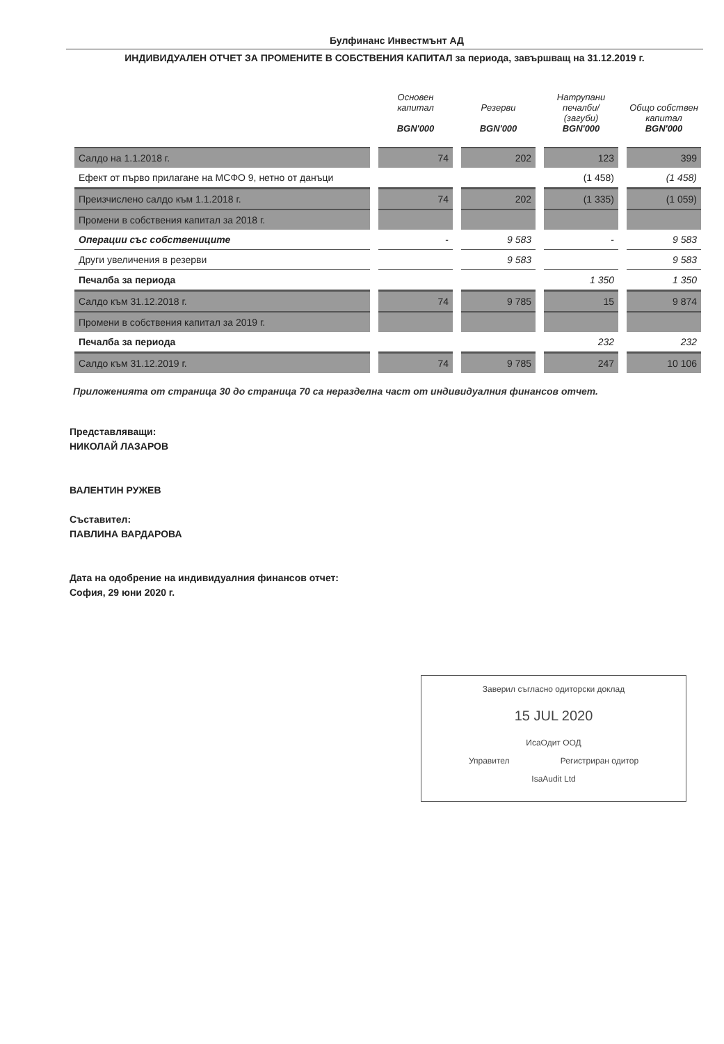Булфинанс Инвестмънт АД
ИНДИВИДУАЛЕН ОТЧЕТ ЗА ПРОМЕНИТЕ В СОБСТВЕНИЯ КАПИТАЛ за периода, завършващ на 31.12.2019 г.
| | Основен капитал BGN'000 | Резерви BGN'000 | Натрупани печалби/ (загуби) BGN'000 | Общо собствен капитал BGN'000 |
| --- | --- | --- | --- | --- |
| Салдо на 1.1.2018 г. | 74 | 202 | 123 | 399 |
| Ефект от първо прилагане на МСФО 9, нетно от данъци | | | (1 458) | (1 458) |
| Преизчислено салдо към 1.1.2018 г. | 74 | 202 | (1 335) | (1 059) |
| Промени в собствения капитал за 2018 г. | | | | |
| Операции със собствениците | - | 9 583 | - | 9 583 |
| Други увеличения в резерви | | 9 583 | | 9 583 |
| Печалба за периода | | | 1 350 | 1 350 |
| Салдо към 31.12.2018 г. | 74 | 9 785 | 15 | 9 874 |
| Промени в собствения капитал за 2019 г. | | | | |
| Печалба за периода | | | 232 | 232 |
| Салдо към 31.12.2019 г. | 74 | 9 785 | 247 | 10 106 |
Приложенията от страница 30 до страница 70 са неразделна част от индивидуалния финансов отчет.
Представляващи:
НИКОЛАЙ ЛАЗАРОВ
ВАЛЕНТИН РУЖЕВ
Съставител:
ПАВЛИНА ВАРДАРОВА
Дата на одобрение на индивидуалния финансов отчет:
София, 29 юни 2020 г.
Заверил съгласно одиторски доклад
15 JUL 2020
ИсаОдит ООД
Управител Регистриран одитор
IsaAudit Ltd